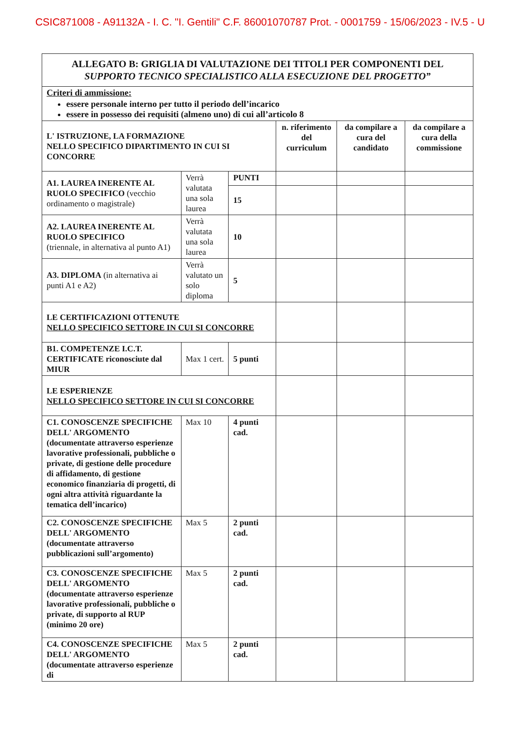CSIC871008 - A91132A - I. C. "I. Gentili" C.F. 86001070787 Prot. - 0001759 - 15/06/2023 - IV.5 - U
| ALLEGATO B: GRIGLIA DI VALUTAZIONE DEI TITOLI PER COMPONENTI DEL SUPPORTO TECNICO SPECIALISTICO ALLA ESECUZIONE DEL PROGETTO” | | | | | |
| Criteri di ammissione: essere personale interno per tutto il periodo dell’incarico essere in possesso dei requisiti (almeno uno) di cui all’articolo 8 | | | | | |
| L' ISTRUZIONE, LA FORMAZIONE NELLO SPECIFICO DIPARTIMENTO IN CUI SI CONCORRE | | | n. riferimento del curriculum | da compilare a cura del candidato | da compilare a cura della commissione |
| A1. LAUREA INERENTE AL RUOLO SPECIFICO (vecchio ordinamento o magistrale) | Verrà valutata una sola laurea | PUNTI | | | |
| | | 15 | | | |
| A2. LAUREA INERENTE AL RUOLO SPECIFICO (triennale, in alternativa al punto A1) | Verrà valutata una sola laurea | 10 | | | |
| A3. DIPLOMA (in alternativa ai punti A1 e A2) | Verrà valutato un solo diploma | 5 | | | |
| LE CERTIFICAZIONI OTTENUTE NELLO SPECIFICO SETTORE IN CUI SI CONCORRE | | | | | |
| B1. COMPETENZE I.C.T. CERTIFICATE riconosciute dal MIUR | Max 1 cert. | 5 punti | | | |
| LE ESPERIENZE NELLO SPECIFICO SETTORE IN CUI SI CONCORRE | | | | | |
| C1. CONOSCENZE SPECIFICHE DELL' ARGOMENTO (documentate attraverso esperienze lavorative professionali, pubbliche o private, di gestione delle procedure di affidamento, di gestione economico finanziaria di progetti, di ogni altra attività riguardante la tematica dell’incarico) | Max 10 | 4 punti cad. | | | |
| C2. CONOSCENZE SPECIFICHE DELL' ARGOMENTO (documentate attraverso pubblicazioni sull’argomento) | Max 5 | 2 punti cad. | | | |
| C3. CONOSCENZE SPECIFICHE DELL' ARGOMENTO (documentate attraverso esperienze lavorative professionali, pubbliche o private, di supporto al RUP (minimo 20 ore) | Max 5 | 2 punti cad. | | | |
| C4. CONOSCENZE SPECIFICHE DELL' ARGOMENTO (documentate attraverso esperienze di | Max 5 | 2 punti cad. | | | |